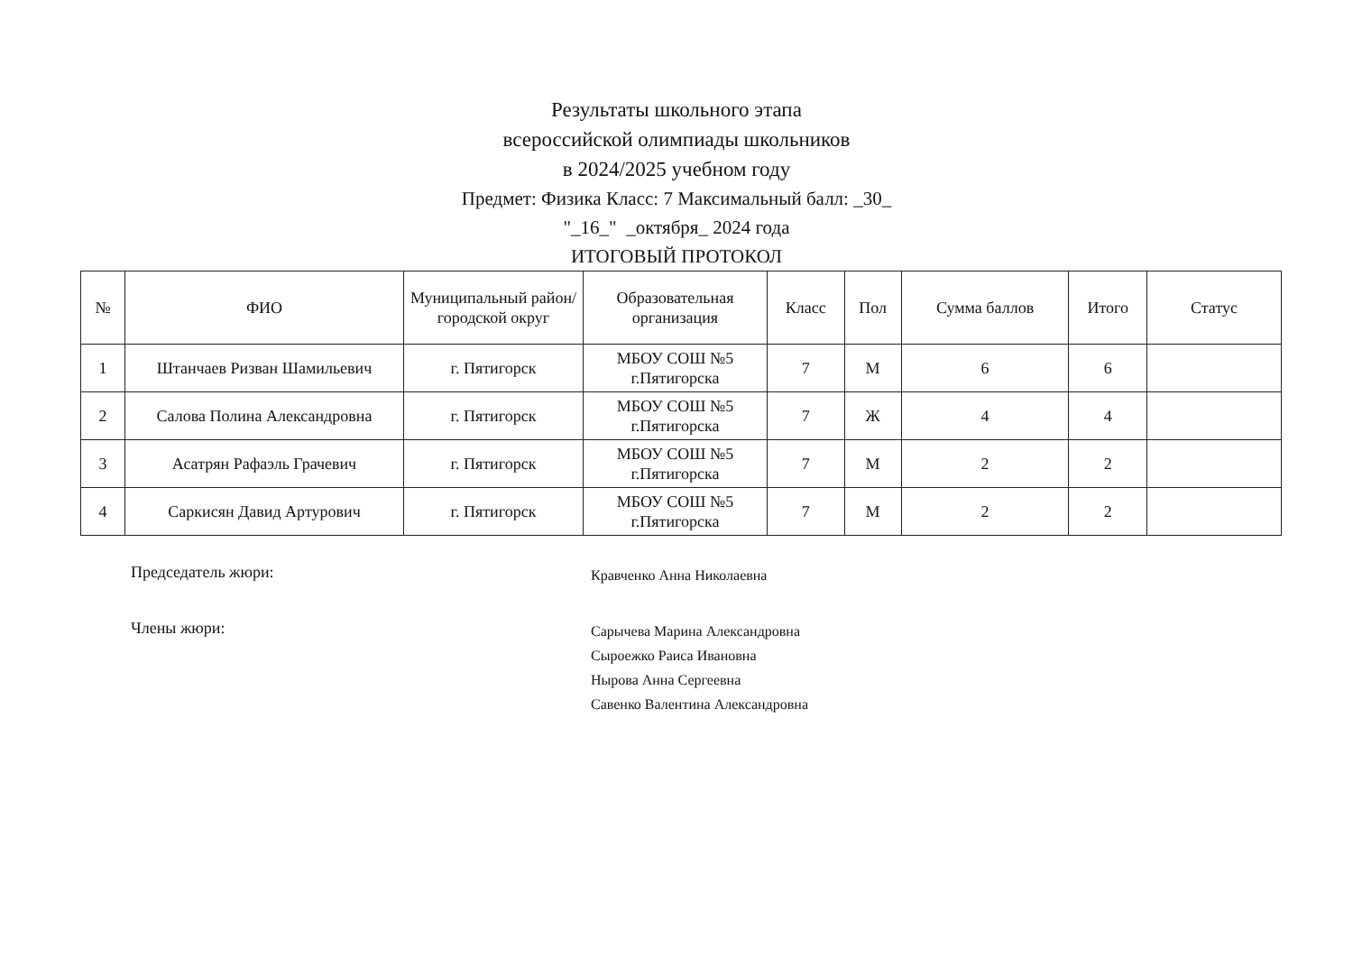Результаты школьного этапа
всероссийской олимпиады школьников
в 2024/2025 учебном году
Предмет: Физика Класс: 7 Максимальный балл: _30_
"_16_" _октября_ 2024 года
ИТОГОВЫЙ ПРОТОКОЛ
| № | ФИО | Муниципальный район/городской округ | Образовательная организация | Класс | Пол | Сумма баллов | Итого | Статус |
| --- | --- | --- | --- | --- | --- | --- | --- | --- |
| 1 | Штанчаев Ризван Шамильевич | г. Пятигорск | МБОУ СОШ №5 г.Пятигорска | 7 | М | 6 | 6 | |
| 2 | Салова Полина Александровна | г. Пятигорск | МБОУ СОШ №5 г.Пятигорска | 7 | Ж | 4 | 4 | |
| 3 | Асатрян Рафаэль Грачевич | г. Пятигорск | МБОУ СОШ №5 г.Пятигорска | 7 | М | 2 | 2 | |
| 4 | Саркисян Давид Артурович | г. Пятигорск | МБОУ СОШ №5 г.Пятигорска | 7 | М | 2 | 2 | |
Председатель жюри:
Кравченко Анна Николаевна
Члены жюри:
Сарычева Марина Александровна
Сыроежко Раиса Ивановна
Нырова Анна Сергеевна
Савенко Валентина Александровна